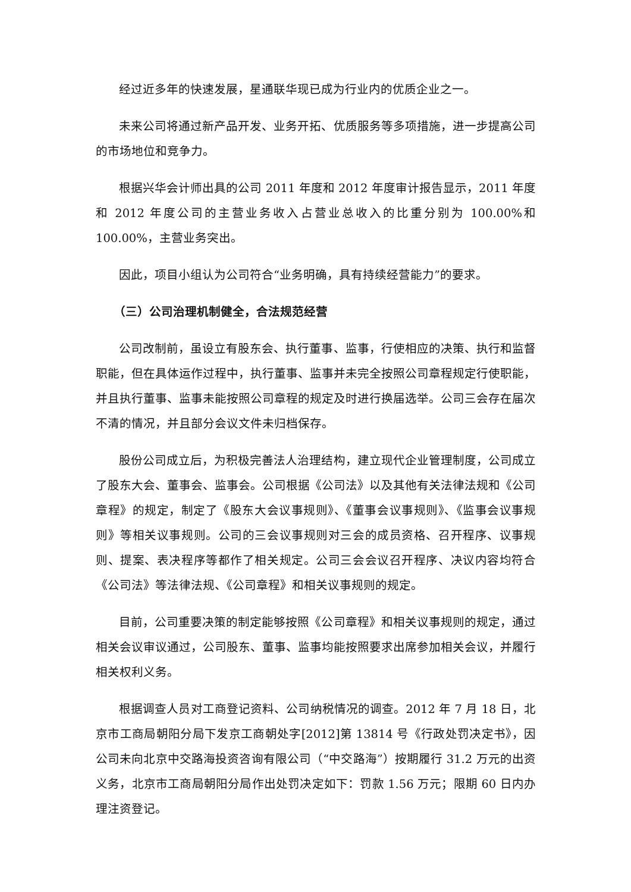经过近多年的快速发展，星通联华现已成为行业内的优质企业之一。
未来公司将通过新产品开发、业务开拓、优质服务等多项措施，进一步提高公司的市场地位和竞争力。
根据兴华会计师出具的公司 2011 年度和 2012 年度审计报告显示，2011 年度和 2012 年度公司的主营业务收入占营业总收入的比重分别为 100.00%和 100.00%，主营业务突出。
因此，项目小组认为公司符合“业务明确，具有持续经营能力”的要求。
（三）公司治理机制健全，合法规范经营
公司改制前，虽设立有股东会、执行董事、监事，行使相应的决策、执行和监督职能，但在具体运作过程中，执行董事、监事并未完全按照公司章程规定行使职能，并且执行董事、监事未能按照公司章程的规定及时进行换届选举。公司三会存在届次不清的情况，并且部分会议文件未归档保存。
股份公司成立后，为积极完善法人治理结构，建立现代企业管理制度，公司成立了股东大会、董事会、监事会。公司根据《公司法》以及其他有关法律法规和《公司章程》的规定，制定了《股东大会议事规则》、《董事会议事规则》、《监事会议事规则》等相关议事规则。公司的三会议事规则对三会的成员资格、召开程序、议事规则、提案、表决程序等都作了相关规定。公司三会会议召开程序、决议内容均符合《公司法》等法律法规、《公司章程》和相关议事规则的规定。
目前，公司重要决策的制定能够按照《公司章程》和相关议事规则的规定，通过相关会议审议通过，公司股东、董事、监事均能按照要求出席参加相关会议，并履行相关权利义务。
根据调查人员对工商登记资料、公司纳税情况的调查。2012 年 7 月 18 日，北京市工商局朝阳分局下发京工商朝处字[2012]第 13814 号《行政处罚决定书》，因公司未向北京中交路海投资咨询有限公司（“中交路海”）按期履行 31.2 万元的出资义务，北京市工商局朝阳分局作出处罚决定如下：罚款 1.56 万元；限期 60 日内办理注资登记。